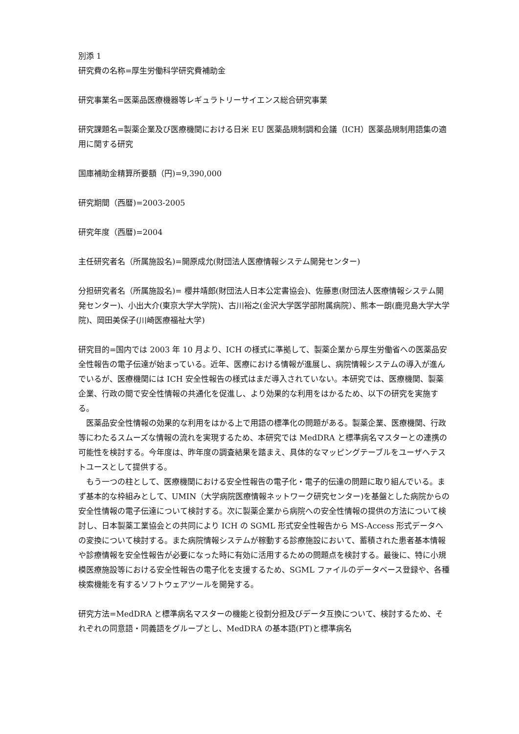別添 1
研究費の名称=厚生労働科学研究費補助金
研究事業名=医薬品医療機器等レギュラトリーサイエンス総合研究事業
研究課題名=製薬企業及び医療機関における日米 EU 医薬品規制調和会議（ICH）医薬品規制用語集の適用に関する研究
国庫補助金精算所要額（円)=9,390,000
研究期間（西暦)=2003-2005
研究年度（西暦)=2004
主任研究者名（所属施設名)=開原成允(財団法人医療情報システム開発センター)
分担研究者名（所属施設名)= 櫻井靖郎(財団法人日本公定書協会)、佐藤恵(財団法人医療情報システム開発センター)、小出大介(東京大学大学院)、古川裕之(金沢大学医学部附属病院）、熊本一朗(鹿児島大学大学院)、岡田美保子(川崎医療福祉大学)
研究目的=国内では 2003 年 10 月より、ICH の様式に準拠して、製薬企業から厚生労働省への医薬品安全性報告の電子伝達が始まっている。近年、医療における情報が進展し、病院情報システムの導入が進んでいるが、医療機関には ICH 安全性報告の様式はまだ導入されていない。本研究では、医療機関、製薬企業、行政の間で安全性情報の共通化を促進し、より効果的な利用をはかるため、以下の研究を実施する。
医薬品安全性情報の効果的な利用をはかる上で用語の標準化の問題がある。製薬企業、医療機関、行政等にわたるスムーズな情報の流れを実現するため、本研究では MedDRA と標準病名マスターとの連携の可能性を検討する。今年度は、昨年度の調査結果を踏まえ、具体的なマッピングテーブルをユーザへテストユースとして提供する。
もう一つの柱として、医療機関における安全性報告の電子化・電子的伝達の問題に取り組んでいる。まず基本的な枠組みとして、UMIN（大学病院医療情報ネットワーク研究センター)を基盤とした病院からの安全性情報の電子伝達について検討する。次に製薬企業から病院への安全性情報の提供の方法について検討し、日本製薬工業協会との共同により ICH の SGML 形式安全性報告から MS-Access 形式データへの変換について検討する。また病院情報システムが稼動する診療施設において、蓄積された患者基本情報や診療情報を安全性報告が必要になった時に有効に活用するための問題点を検討する。最後に、特に小規模医療施設等における安全性報告の電子化を支援するため、SGML ファイルのデータベース登録や、各種検索機能を有するソフトウェアツールを開発する。
研究方法=MedDRA と標準病名マスターの機能と役割分担及びデータ互換について、検討するため、それぞれの同意語・同義語をグループとし、MedDRA の基本語(PT)と標準病名